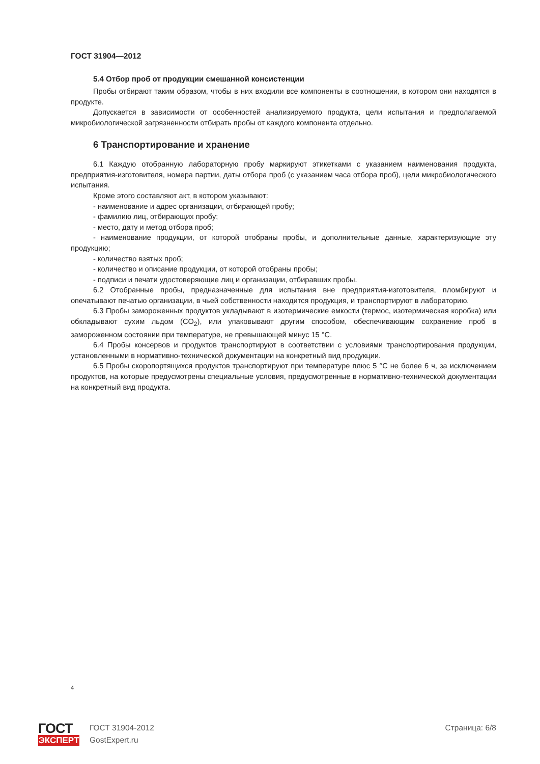ГОСТ 31904—2012
5.4 Отбор проб от продукции смешанной консистенции
Пробы отбирают таким образом, чтобы в них входили все компоненты в соотношении, в котором они находятся в продукте.
Допускается в зависимости от особенностей анализируемого продукта, цели испытания и предполагаемой микробиологической загрязненности отбирать пробы от каждого компонента отдельно.
6 Транспортирование и хранение
6.1 Каждую отобранную лабораторную пробу маркируют этикетками с указанием наименования продукта, предприятия-изготовителя, номера партии, даты отбора проб (с указанием часа отбора проб), цели микробиологического испытания.
Кроме этого составляют акт, в котором указывают:
- наименование и адрес организации, отбирающей пробу;
- фамилию лиц, отбирающих пробу;
- место, дату и метод отбора проб;
- наименование продукции, от которой отобраны пробы, и дополнительные данные, характеризующие эту продукцию;
- количество взятых проб;
- количество и описание продукции, от которой отобраны пробы;
- подписи и печати удостоверяющие лиц и организации, отбиравших пробы.
6.2 Отобранные пробы, предназначенные для испытания вне предприятия-изготовителя, пломбируют и опечатывают печатью организации, в чьей собственности находится продукция, и транспортируют в лабораторию.
6.3 Пробы замороженных продуктов укладывают в изотермические емкости (термос, изотермическая коробка) или обкладывают сухим льдом (CO<sub>2</sub>), или упаковывают другим способом, обеспечивающим сохранение проб в замороженном состоянии при температуре, не превышающей минус 15 °С.
6.4 Пробы консервов и продуктов транспортируют в соответствии с условиями транспортирования продукции, установленными в нормативно-технической документации на конкретный вид продукции.
6.5 Пробы скоропортящихся продуктов транспортируют при температуре плюс 5 °С не более 6 ч, за исключением продуктов, на которые предусмотрены специальные условия, предусмотренные в нормативно-технической документации на конкретный вид продукта.
4
ГОСТ
ЭКСПЕРТ
ГОСТ 31904-2012
GostExpert.ru
Страница: 6/8